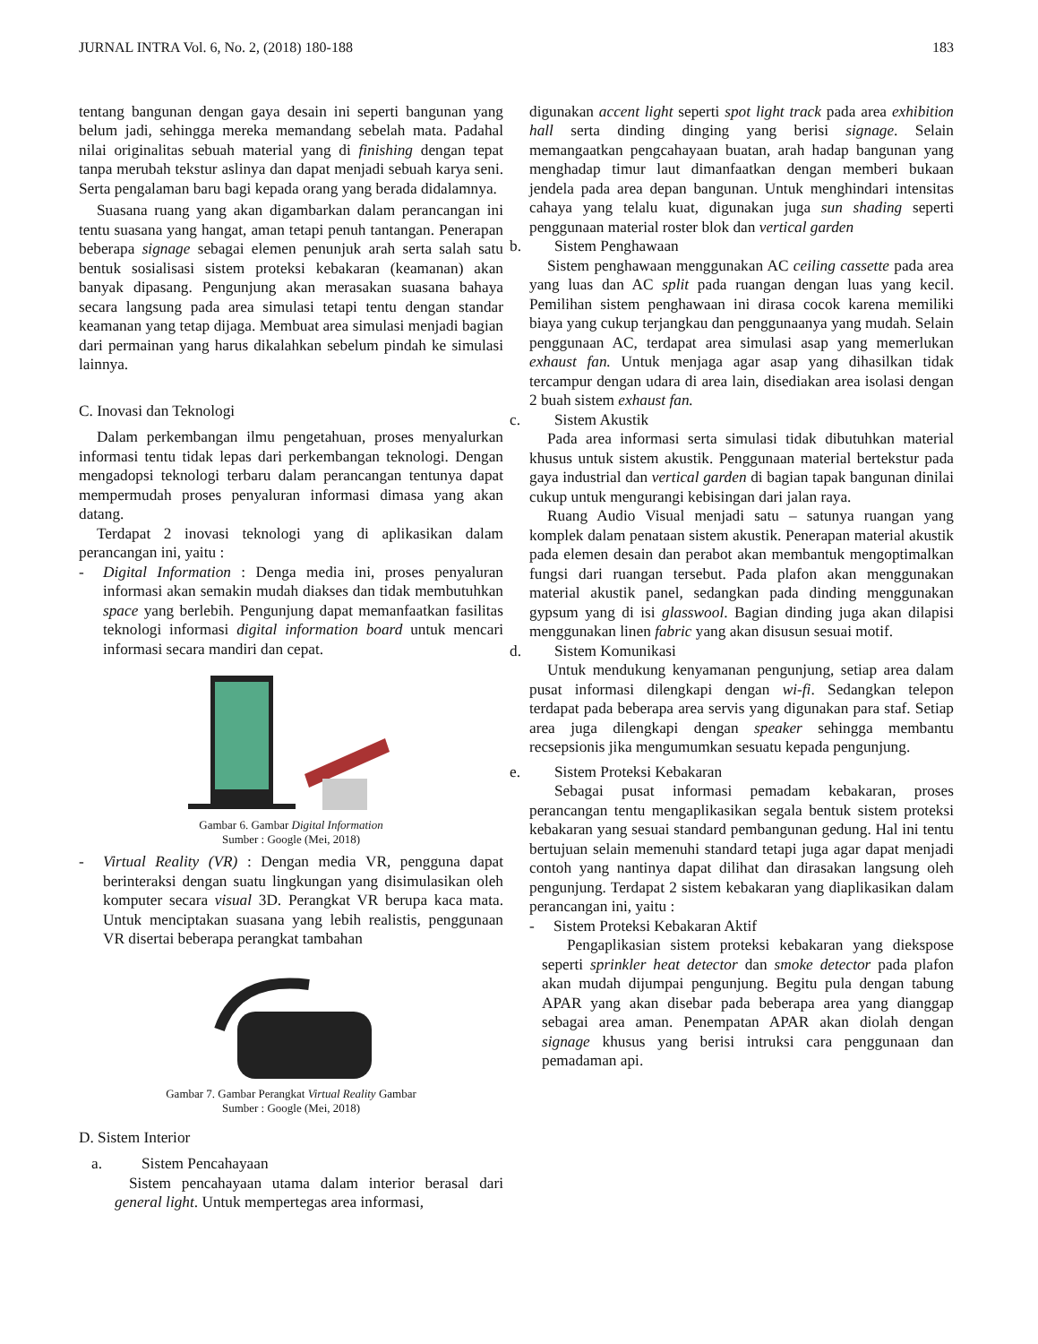JURNAL INTRA Vol. 6, No. 2, (2018) 180-188 183
tentang bangunan dengan gaya desain ini seperti bangunan yang belum jadi, sehingga mereka memandang sebelah mata. Padahal nilai originalitas sebuah material yang di finishing dengan tepat tanpa merubah tekstur aslinya dan dapat menjadi sebuah karya seni. Serta pengalaman baru bagi kepada orang yang berada didalamnya.
Suasana ruang yang akan digambarkan dalam perancangan ini tentu suasana yang hangat, aman tetapi penuh tantangan. Penerapan beberapa signage sebagai elemen penunjuk arah serta salah satu bentuk sosialisasi sistem proteksi kebakaran (keamanan) akan banyak dipasang. Pengunjung akan merasakan suasana bahaya secara langsung pada area simulasi tetapi tentu dengan standar keamanan yang tetap dijaga. Membuat area simulasi menjadi bagian dari permainan yang harus dikalahkan sebelum pindah ke simulasi lainnya.
C. Inovasi dan Teknologi
Dalam perkembangan ilmu pengetahuan, proses menyalurkan informasi tentu tidak lepas dari perkembangan teknologi. Dengan mengadopsi teknologi terbaru dalam perancangan tentunya dapat mempermudah proses penyaluran informasi dimasa yang akan datang.
Terdapat 2 inovasi teknologi yang di aplikasikan dalam perancangan ini, yaitu :
- Digital Information : Denga media ini, proses penyaluran informasi akan semakin mudah diakses dan tidak membutuhkan space yang berlebih. Pengunjung dapat memanfaatkan fasilitas teknologi informasi digital information board untuk mencari informasi secara mandiri dan cepat.
Gambar 6. Gambar Digital Information
Sumber : Google (Mei, 2018)
- Virtual Reality (VR) : Dengan media VR, pengguna dapat berinteraksi dengan suatu lingkungan yang disimulasikan oleh komputer secara visual 3D. Perangkat VR berupa kaca mata. Untuk menciptakan suasana yang lebih realistis, penggunaan VR disertai beberapa perangkat tambahan
Gambar 7. Gambar Perangkat Virtual Reality Gambar
Sumber : Google (Mei, 2018)
D. Sistem Interior
a. Sistem Pencahayaan
Sistem pencahayaan utama dalam interior berasal dari general light. Untuk mempertegas area informasi,
digunakan accent light seperti spot light track pada area exhibition hall serta dinding dinging yang berisi signage. Selain memangaatkan pengcahayaan buatan, arah hadap bangunan yang menghadap timur laut dimanfaatkan dengan memberi bukaan jendela pada area depan bangunan. Untuk menghindari intensitas cahaya yang telalu kuat, digunakan juga sun shading seperti penggunaan material roster blok dan vertical garden
b. Sistem Penghawaan
Sistem penghawaan menggunakan AC ceiling cassette pada area yang luas dan AC split pada ruangan dengan luas yang kecil. Pemilihan sistem penghawaan ini dirasa cocok karena memiliki biaya yang cukup terjangkau dan penggunaanya yang mudah. Selain penggunaan AC, terdapat area simulasi asap yang memerlukan exhaust fan. Untuk menjaga agar asap yang dihasilkan tidak tercampur dengan udara di area lain, disediakan area isolasi dengan 2 buah sistem exhaust fan.
c. Sistem Akustik
Pada area informasi serta simulasi tidak dibutuhkan material khusus untuk sistem akustik. Penggunaan material bertekstur pada gaya industrial dan vertical garden di bagian tapak bangunan dinilai cukup untuk mengurangi kebisingan dari jalan raya.
Ruang Audio Visual menjadi satu – satunya ruangan yang komplek dalam penataan sistem akustik. Penerapan material akustik pada elemen desain dan perabot akan membantuk mengoptimalkan fungsi dari ruangan tersebut. Pada plafon akan menggunakan material akustik panel, sedangkan pada dinding menggunakan gypsum yang di isi glasswool. Bagian dinding juga akan dilapisi menggunakan linen fabric yang akan disusun sesuai motif.
d. Sistem Komunikasi
Untuk mendukung kenyamanan pengunjung, setiap area dalam pusat informasi dilengkapi dengan wi-fi. Sedangkan telepon terdapat pada beberapa area servis yang digunakan para staf. Setiap area juga dilengkapi dengan speaker sehingga membantu recsepsionis jika mengumumkan sesuatu kepada pengunjung.
e. Sistem Proteksi Kebakaran
Sebagai pusat informasi pemadam kebakaran, proses perancangan tentu mengaplikasikan segala bentuk sistem proteksi kebakaran yang sesuai standard pembangunan gedung. Hal ini tentu bertujuan selain memenuhi standard tetapi juga agar dapat menjadi contoh yang nantinya dapat dilihat dan dirasakan langsung oleh pengunjung. Terdapat 2 sistem kebakaran yang diaplikasikan dalam perancangan ini, yaitu :
- Sistem Proteksi Kebakaran Aktif
Pengaplikasian sistem proteksi kebakaran yang diekspose seperti sprinkler heat detector dan smoke detector pada plafon akan mudah dijumpai pengunjung. Begitu pula dengan tabung APAR yang akan disebar pada beberapa area yang dianggap sebagai area aman. Penempatan APAR akan diolah dengan signage khusus yang berisi intruksi cara penggunaan dan pemadaman api.